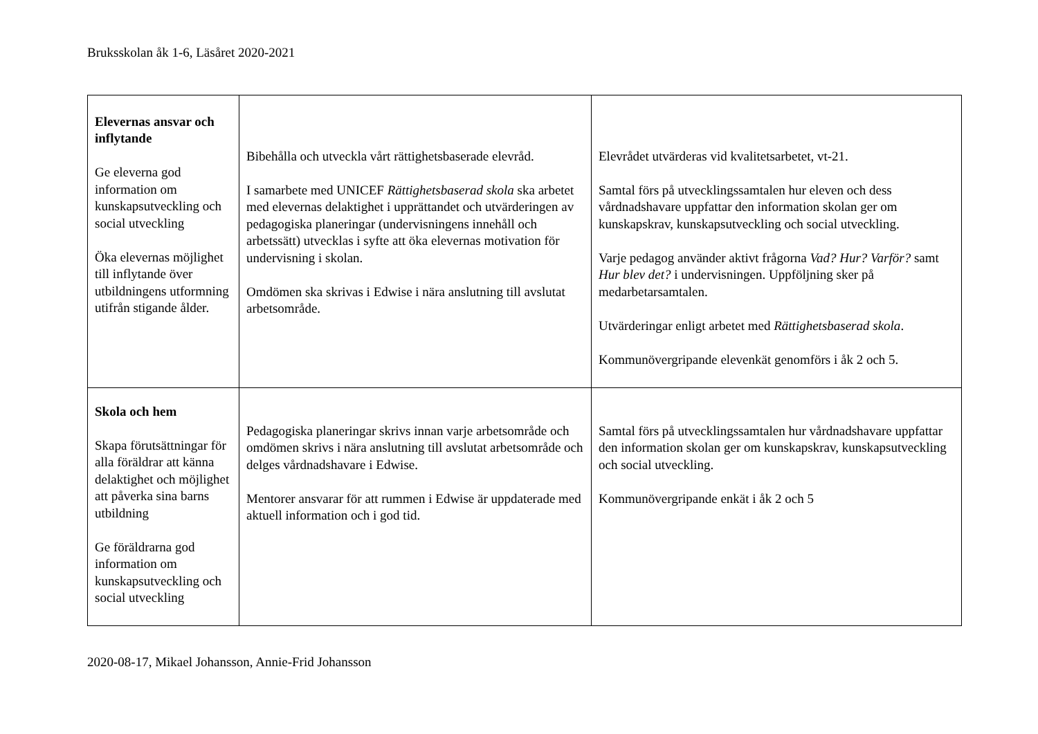Bruksskolan åk 1-6, Läsåret 2020-2021
| Elevernas ansvar och inflytande Ge eleverna god information om kunskapsutveckling och social utveckling Öka elevernas möjlighet till inflytande över utbildningens utformning utifrån stigande ålder. | Bibehålla och utveckla vårt rättighetsbaserade elevråd. I samarbete med UNICEF Rättighetsbaserad skola ska arbetet med elevernas delaktighet i upprättandet och utvärderingen av pedagogiska planeringar (undervisningens innehåll och arbetssätt) utvecklas i syfte att öka elevernas motivation för undervisning i skolan. Omdömen ska skrivas i Edwise i nära anslutning till avslutat arbetsområde. | Elevrådet utvärderas vid kvalitetsarbetet, vt-21. Samtal förs på utvecklingssamtalen hur eleven och dess vårdnadshavare uppfattar den information skolan ger om kunskapskrav, kunskapsutveckling och social utveckling. Varje pedagog använder aktivt frågorna Vad? Hur? Varför? samt Hur blev det? i undervisningen. Uppföljning sker på medarbetarsamtalen. Utvärderingar enligt arbetet med Rättighetsbaserad skola . Kommunövergripande elevenkät genomförs i åk 2 och 5. |
| Skola och hem Skapa förutsättningar för alla föräldrar att känna delaktighet och möjlighet att påverka sina barns utbildning Ge föräldrarna god information om kunskapsutveckling och social utveckling | Pedagogiska planeringar skrivs innan varje arbetsområde och omdömen skrivs i nära anslutning till avslutat arbetsområde och delges vårdnadshavare i Edwise. Mentorer ansvarar för att rummen i Edwise är uppdaterade med aktuell information och i god tid. | Samtal förs på utvecklingssamtalen hur vårdnadshavare uppfattar den information skolan ger om kunskapskrav, kunskapsutveckling och social utveckling. Kommunövergripande enkät i åk 2 och 5 |
2020-08-17, Mikael Johansson, Annie-Frid Johansson